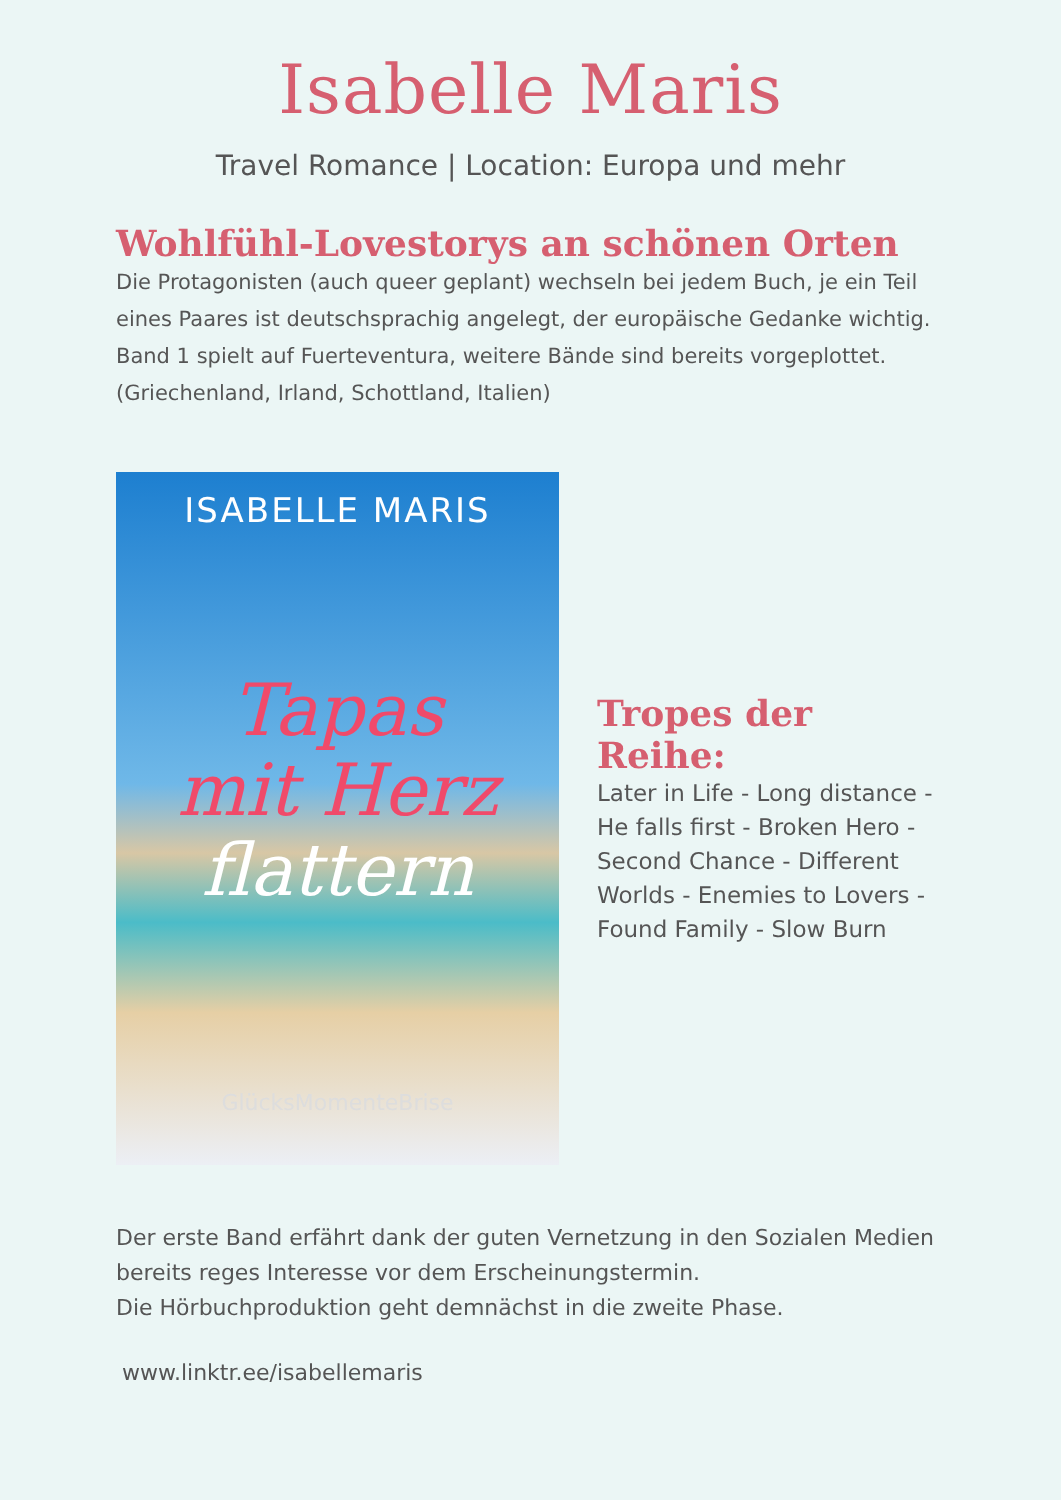Isabelle Maris
Travel Romance | Location: Europa und mehr
Wohlfühl-Lovestorys an schönen Orten
Die Protagonisten (auch queer geplant) wechseln bei jedem Buch, je ein Teil eines Paares ist deutschsprachig angelegt, der europäische Gedanke wichtig.
Band 1 spielt auf Fuerteventura, weitere Bände sind bereits vorgeplottet. (Griechenland, Irland, Schottland, Italien)
ISABELLE MARIS
Tapas
mit Herz
flattern
GlücksMomenteBrise
Tropes der Reihe:
Later in Life - Long distance - He falls first - Broken Hero - Second Chance - Different Worlds - Enemies to Lovers - Found Family - Slow Burn
Der erste Band erfährt dank der guten Vernetzung in den Sozialen Medien bereits reges Interesse vor dem Erscheinungstermin.
Die Hörbuchproduktion geht demnächst in die zweite Phase.
www.linktr.ee/isabellemaris